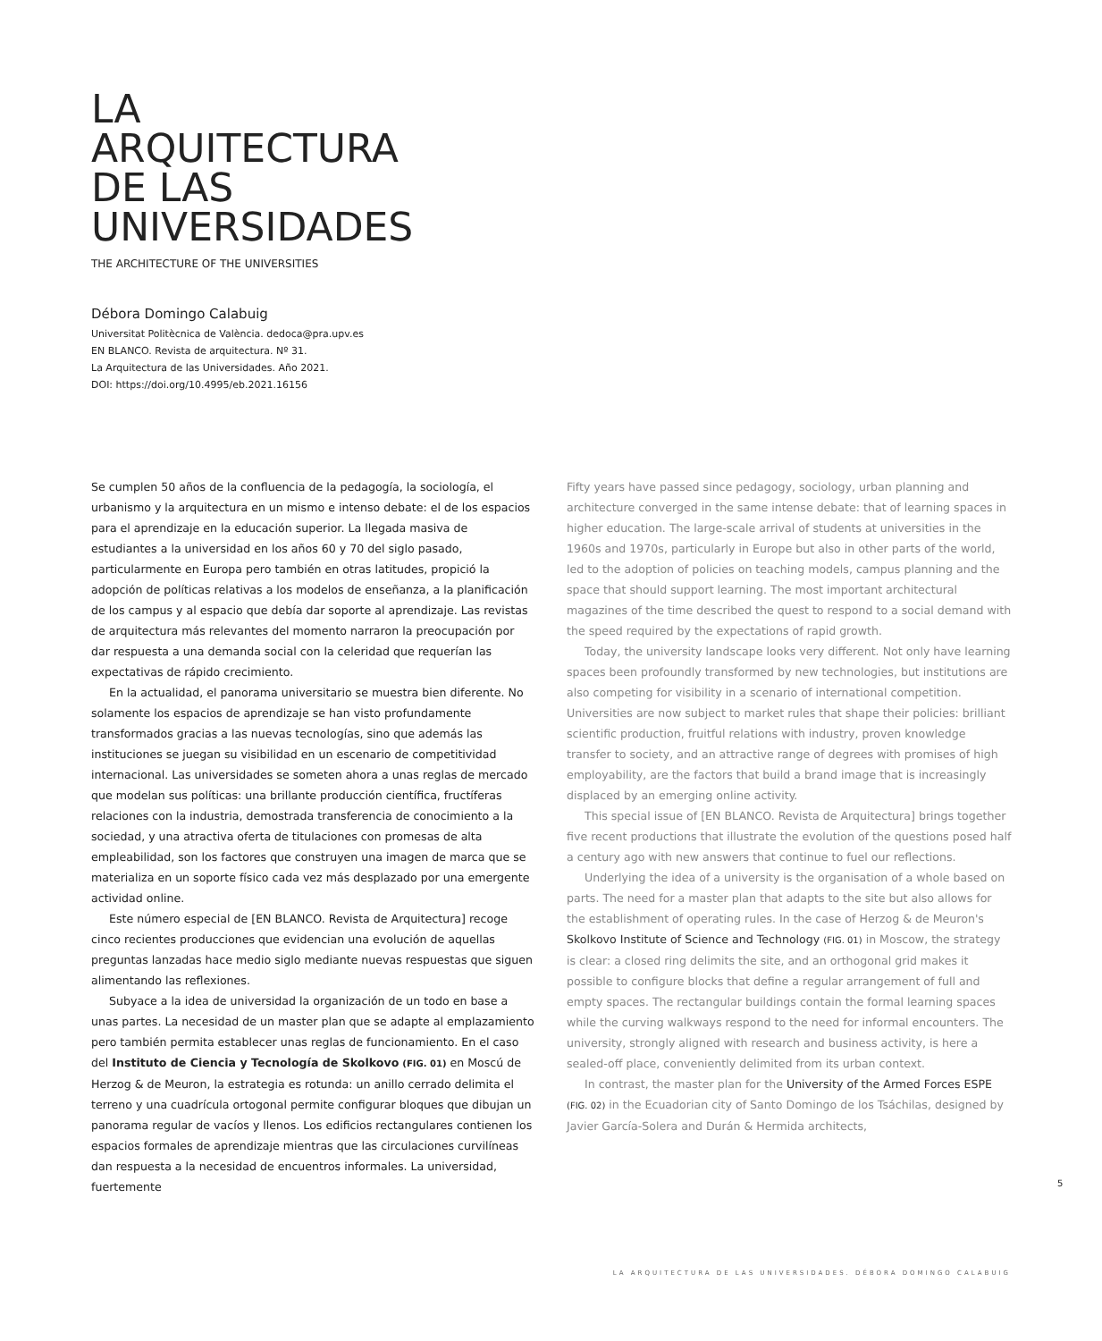LA
ARQUITECTURA
DE LAS
UNIVERSIDADES
THE ARCHITECTURE OF THE UNIVERSITIES
Débora Domingo Calabuig
Universitat Politècnica de València. dedoca@pra.upv.es
EN BLANCO. Revista de arquitectura. Nº 31.
La Arquitectura de las Universidades. Año 2021.
DOI: https://doi.org/10.4995/eb.2021.16156
Se cumplen 50 años de la confluencia de la pedagogía, la sociología, el urbanismo y la arquitectura en un mismo e intenso debate: el de los espacios para el aprendizaje en la educación superior. La llegada masiva de estudiantes a la universidad en los años 60 y 70 del siglo pasado, particularmente en Europa pero también en otras latitudes, propició la adopción de políticas relativas a los modelos de enseñanza, a la planificación de los campus y al espacio que debía dar soporte al aprendizaje. Las revistas de arquitectura más relevantes del momento narraron la preocupación por dar respuesta a una demanda social con la celeridad que requerían las expectativas de rápido crecimiento.
En la actualidad, el panorama universitario se muestra bien diferente. No solamente los espacios de aprendizaje se han visto profundamente transformados gracias a las nuevas tecnologías, sino que además las instituciones se juegan su visibilidad en un escenario de competitividad internacional. Las universidades se someten ahora a unas reglas de mercado que modelan sus políticas: una brillante producción científica, fructíferas relaciones con la industria, demostrada transferencia de conocimiento a la sociedad, y una atractiva oferta de titulaciones con promesas de alta empleabilidad, son los factores que construyen una imagen de marca que se materializa en un soporte físico cada vez más desplazado por una emergente actividad online.
Este número especial de [EN BLANCO. Revista de Arquitectura] recoge cinco recientes producciones que evidencian una evolución de aquellas preguntas lanzadas hace medio siglo mediante nuevas respuestas que siguen alimentando las reflexiones.
Subyace a la idea de universidad la organización de un todo en base a unas partes. La necesidad de un master plan que se adapte al emplazamiento pero también permita establecer unas reglas de funcionamiento. En el caso del Instituto de Ciencia y Tecnología de Skolkovo (FIG. 01) en Moscú de Herzog & de Meuron, la estrategia es rotunda: un anillo cerrado delimita el terreno y una cuadrícula ortogonal permite configurar bloques que dibujan un panorama regular de vacíos y llenos. Los edificios rectangulares contienen los espacios formales de aprendizaje mientras que las circulaciones curvilíneas dan respuesta a la necesidad de encuentros informales. La universidad, fuertemente
Fifty years have passed since pedagogy, sociology, urban planning and architecture converged in the same intense debate: that of learning spaces in higher education. The large-scale arrival of students at universities in the 1960s and 1970s, particularly in Europe but also in other parts of the world, led to the adoption of policies on teaching models, campus planning and the space that should support learning. The most important architectural magazines of the time described the quest to respond to a social demand with the speed required by the expectations of rapid growth.
Today, the university landscape looks very different. Not only have learning spaces been profoundly transformed by new technologies, but institutions are also competing for visibility in a scenario of international competition. Universities are now subject to market rules that shape their policies: brilliant scientific production, fruitful relations with industry, proven knowledge transfer to society, and an attractive range of degrees with promises of high employability, are the factors that build a brand image that is increasingly displaced by an emerging online activity.
This special issue of [EN BLANCO. Revista de Arquitectura] brings together five recent productions that illustrate the evolution of the questions posed half a century ago with new answers that continue to fuel our reflections.
Underlying the idea of a university is the organisation of a whole based on parts. The need for a master plan that adapts to the site but also allows for the establishment of operating rules. In the case of Herzog & de Meuron's Skolkovo Institute of Science and Technology (FIG. 01) in Moscow, the strategy is clear: a closed ring delimits the site, and an orthogonal grid makes it possible to configure blocks that define a regular arrangement of full and empty spaces. The rectangular buildings contain the formal learning spaces while the curving walkways respond to the need for informal encounters. The university, strongly aligned with research and business activity, is here a sealed-off place, conveniently delimited from its urban context.
In contrast, the master plan for the University of the Armed Forces ESPE (FIG. 02) in the Ecuadorian city of Santo Domingo de los Tsáchilas, designed by Javier García-Solera and Durán & Hermida architects,
5
LA ARQUITECTURA DE LAS UNIVERSIDADES. DÉBORA DOMINGO CALABUIG